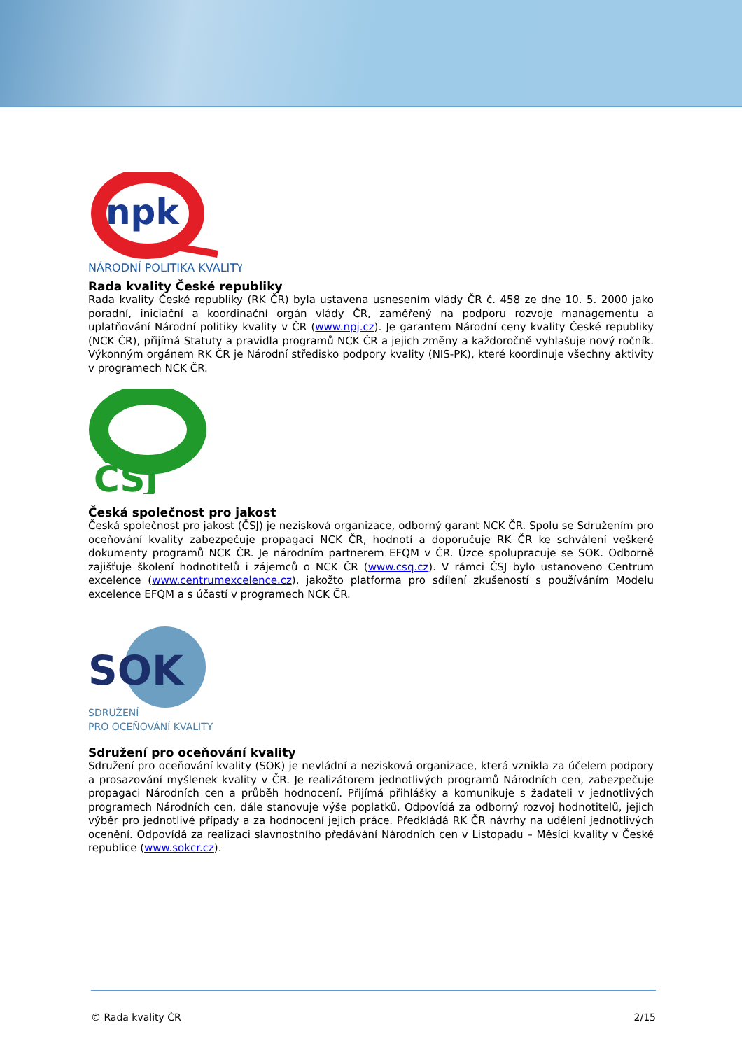npk
NÁRODNÍ POLITIKA KVALITY
Rada kvality České republiky
Rada kvality České republiky (RK ČR) byla ustavena usnesením vlády ČR č. 458 ze dne 10. 5. 2000 jako poradní, iniciační a koordinační orgán vlády ČR, zaměřený na podporu rozvoje managementu a uplatňování Národní politiky kvality v ČR (www.npj.cz). Je garantem Národní ceny kvality České republiky (NCK ČR), přijímá Statuty a pravidla programů NCK ČR a jejich změny a každoročně vyhlašuje nový ročník. Výkonným orgánem RK ČR je Národní středisko podpory kvality (NIS-PK), které koordinuje všechny aktivity v programech NCK ČR.
ČSJ
Česká společnost pro jakost
Česká společnost pro jakost (ČSJ) je nezisková organizace, odborný garant NCK ČR. Spolu se Sdružením pro oceňování kvality zabezpečuje propagaci NCK ČR, hodnotí a doporučuje RK ČR ke schválení veškeré dokumenty programů NCK ČR. Je národním partnerem EFQM v ČR. Úzce spolupracuje se SOK. Odborně zajišťuje školení hodnotitelů i zájemců o NCK ČR (www.csq.cz). V rámci ČSJ bylo ustanoveno Centrum excelence (www.centrumexcelence.cz), jakožto platforma pro sdílení zkušeností s používáním Modelu excelence EFQM a s účastí v programech NCK ČR.
SOK
SDRUŽENÍ
PRO OCEŇOVÁNÍ KVALITY
Sdružení pro oceňování kvality
Sdružení pro oceňování kvality (SOK) je nevládní a nezisková organizace, která vznikla za účelem podpory a prosazování myšlenek kvality v ČR. Je realizátorem jednotlivých programů Národních cen, zabezpečuje propagaci Národních cen a průběh hodnocení. Přijímá přihlášky a komunikuje s žadateli v jednotlivých programech Národních cen, dále stanovuje výše poplatků. Odpovídá za odborný rozvoj hodnotitelů, jejich výběr pro jednotlivé případy a za hodnocení jejich práce. Předkládá RK ČR návrhy na udělení jednotlivých ocenění. Odpovídá za realizaci slavnostního předávání Národních cen v Listopadu – Měsíci kvality v České republice (www.sokcr.cz).
© Rada kvality ČR 2/15